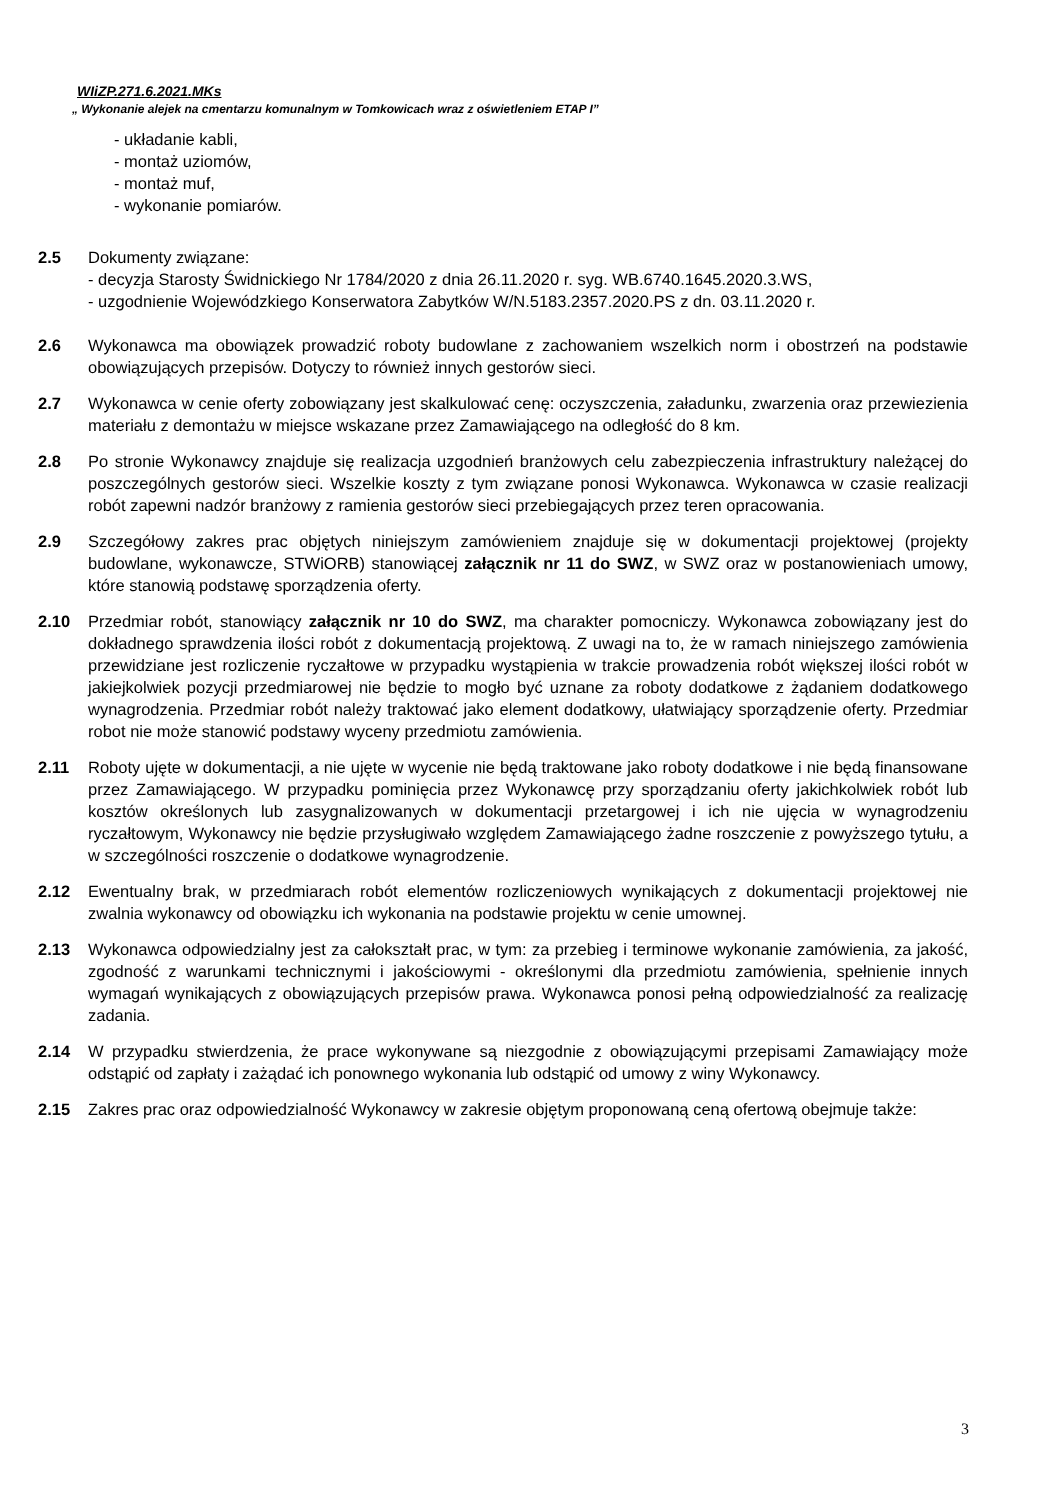WIiZP.271.6.2021.MKs
„ Wykonanie alejek na cmentarzu komunalnym w Tomkowicach wraz z oświetleniem ETAP I”
- układanie kabli,
- montaż uziomów,
- montaż muf,
- wykonanie pomiarów.
2.5 Dokumenty związane:
- decyzja Starosty Świdnickiego Nr 1784/2020 z dnia 26.11.2020 r. syg. WB.6740.1645.2020.3.WS,
- uzgodnienie Wojewódzkiego Konserwatora Zabytków W/N.5183.2357.2020.PS z dn. 03.11.2020 r.
2.6 Wykonawca ma obowiązek prowadzić roboty budowlane z zachowaniem wszelkich norm i obostrzeń na podstawie obowiązujących przepisów. Dotyczy to również innych gestorów sieci.
2.7 Wykonawca w cenie oferty zobowiązany jest skalkulować cenę: oczyszczenia, załadunku, zwarzenia oraz przewiezienia materiału z demontażu w miejsce wskazane przez Zamawiającego na odległość do 8 km.
2.8 Po stronie Wykonawcy znajduje się realizacja uzgodnień branżowych celu zabezpieczenia infrastruktury należącej do poszczególnych gestorów sieci. Wszelkie koszty z tym związane ponosi Wykonawca. Wykonawca w czasie realizacji robót zapewni nadzór branżowy z ramienia gestorów sieci przebiegających przez teren opracowania.
2.9 Szczegółowy zakres prac objętych niniejszym zamówieniem znajduje się w dokumentacji projektowej (projekty budowlane, wykonawcze, STWiORB) stanowiącej załącznik nr 11 do SWZ, w SWZ oraz w postanowieniach umowy, które stanowią podstawę sporządzenia oferty.
2.10 Przedmiar robót, stanowiący załącznik nr 10 do SWZ, ma charakter pomocniczy. Wykonawca zobowiązany jest do dokładnego sprawdzenia ilości robót z dokumentacją projektową. Z uwagi na to, że w ramach niniejszego zamówienia przewidziane jest rozliczenie ryczałtowe w przypadku wystąpienia w trakcie prowadzenia robót większej ilości robót w jakiejkolwiek pozycji przedmiarowej nie będzie to mogło być uznane za roboty dodatkowe z żądaniem dodatkowego wynagrodzenia. Przedmiar robót należy traktować jako element dodatkowy, ułatwiający sporządzenie oferty. Przedmiar robot nie może stanowić podstawy wyceny przedmiotu zamówienia.
2.11 Roboty ujęte w dokumentacji, a nie ujęte w wycenie nie będą traktowane jako roboty dodatkowe i nie będą finansowane przez Zamawiającego. W przypadku pominięcia przez Wykonawcę przy sporządzaniu oferty jakichkolwiek robót lub kosztów określonych lub zasygnalizowanych w dokumentacji przetargowej i ich nie ujęcia w wynagrodzeniu ryczałtowym, Wykonawcy nie będzie przysługiwało względem Zamawiającego żadne roszczenie z powyższego tytułu, a w szczególności roszczenie o dodatkowe wynagrodzenie.
2.12 Ewentualny brak, w przedmiarach robót elementów rozliczeniowych wynikających z dokumentacji projektowej nie zwalnia wykonawcy od obowiązku ich wykonania na podstawie projektu w cenie umownej.
2.13 Wykonawca odpowiedzialny jest za całokształt prac, w tym: za przebieg i terminowe wykonanie zamówienia, za jakość, zgodność z warunkami technicznymi i jakościowymi - określonymi dla przedmiotu zamówienia, spełnienie innych wymagań wynikających z obowiązujących przepisów prawa. Wykonawca ponosi pełną odpowiedzialność za realizację zadania.
2.14 W przypadku stwierdzenia, że prace wykonywane są niezgodnie z obowiązującymi przepisami Zamawiający może odstąpić od zapłaty i zażądać ich ponownego wykonania lub odstąpić od umowy z winy Wykonawcy.
2.15 Zakres prac oraz odpowiedzialność Wykonawcy w zakresie objętym proponowaną ceną ofertową obejmuje także:
3